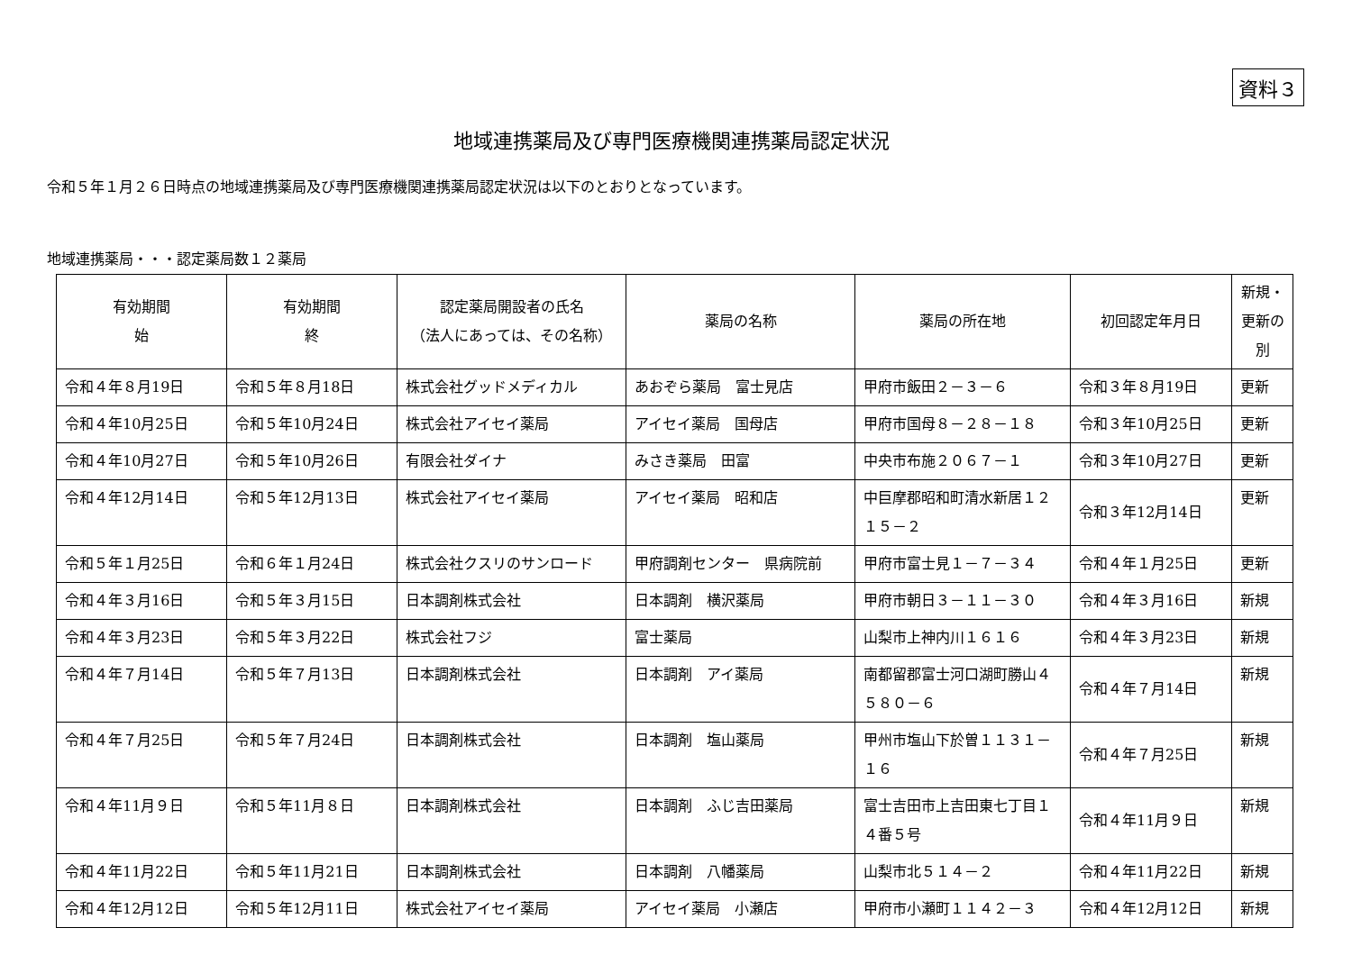資料３
地域連携薬局及び専門医療機関連携薬局認定状況
令和５年１月２６日時点の地域連携薬局及び専門医療機関連携薬局認定状況は以下のとおりとなっています。
地域連携薬局・・・認定薬局数１２薬局
| 有効期間 始 | 有効期間 終 | 認定薬局開設者の氏名 （法人にあっては、その名称） | 薬局の名称 | 薬局の所在地 | 初回認定年月日 | 新規・ 更新の別 |
| --- | --- | --- | --- | --- | --- | --- |
| 令和４年８月19日 | 令和５年８月18日 | 株式会社グッドメディカル | あおぞら薬局 富士見店 | 甲府市飯田２－３－６ | 令和３年８月19日 | 更新 |
| 令和４年10月25日 | 令和５年10月24日 | 株式会社アイセイ薬局 | アイセイ薬局 国母店 | 甲府市国母８－２８－１８ | 令和３年10月25日 | 更新 |
| 令和４年10月27日 | 令和５年10月26日 | 有限会社ダイナ | みさき薬局 田富 | 中央市布施２０６７－１ | 令和３年10月27日 | 更新 |
| 令和４年12月14日 | 令和５年12月13日 | 株式会社アイセイ薬局 | アイセイ薬局 昭和店 | 中巨摩郡昭和町清水新居１２１５－２ | 令和３年12月14日 | 更新 |
| 令和５年１月25日 | 令和６年１月24日 | 株式会社クスリのサンロード | 甲府調剤センター 県病院前 | 甲府市富士見１－７－３４ | 令和４年１月25日 | 更新 |
| 令和４年３月16日 | 令和５年３月15日 | 日本調剤株式会社 | 日本調剤 横沢薬局 | 甲府市朝日３－１１－３０ | 令和４年３月16日 | 新規 |
| 令和４年３月23日 | 令和５年３月22日 | 株式会社フジ | 富士薬局 | 山梨市上神内川１６１６ | 令和４年３月23日 | 新規 |
| 令和４年７月14日 | 令和５年７月13日 | 日本調剤株式会社 | 日本調剤 アイ薬局 | 南都留郡富士河口湖町勝山４５８０－６ | 令和４年７月14日 | 新規 |
| 令和４年７月25日 | 令和５年７月24日 | 日本調剤株式会社 | 日本調剤 塩山薬局 | 甲州市塩山下於曽１１３１－１６ | 令和４年７月25日 | 新規 |
| 令和４年11月９日 | 令和５年11月８日 | 日本調剤株式会社 | 日本調剤 ふじ吉田薬局 | 富士吉田市上吉田東七丁目１４番５号 | 令和４年11月９日 | 新規 |
| 令和４年11月22日 | 令和５年11月21日 | 日本調剤株式会社 | 日本調剤 八幡薬局 | 山梨市北５１４－２ | 令和４年11月22日 | 新規 |
| 令和４年12月12日 | 令和５年12月11日 | 株式会社アイセイ薬局 | アイセイ薬局 小瀬店 | 甲府市小瀬町１１４２－３ | 令和４年12月12日 | 新規 |